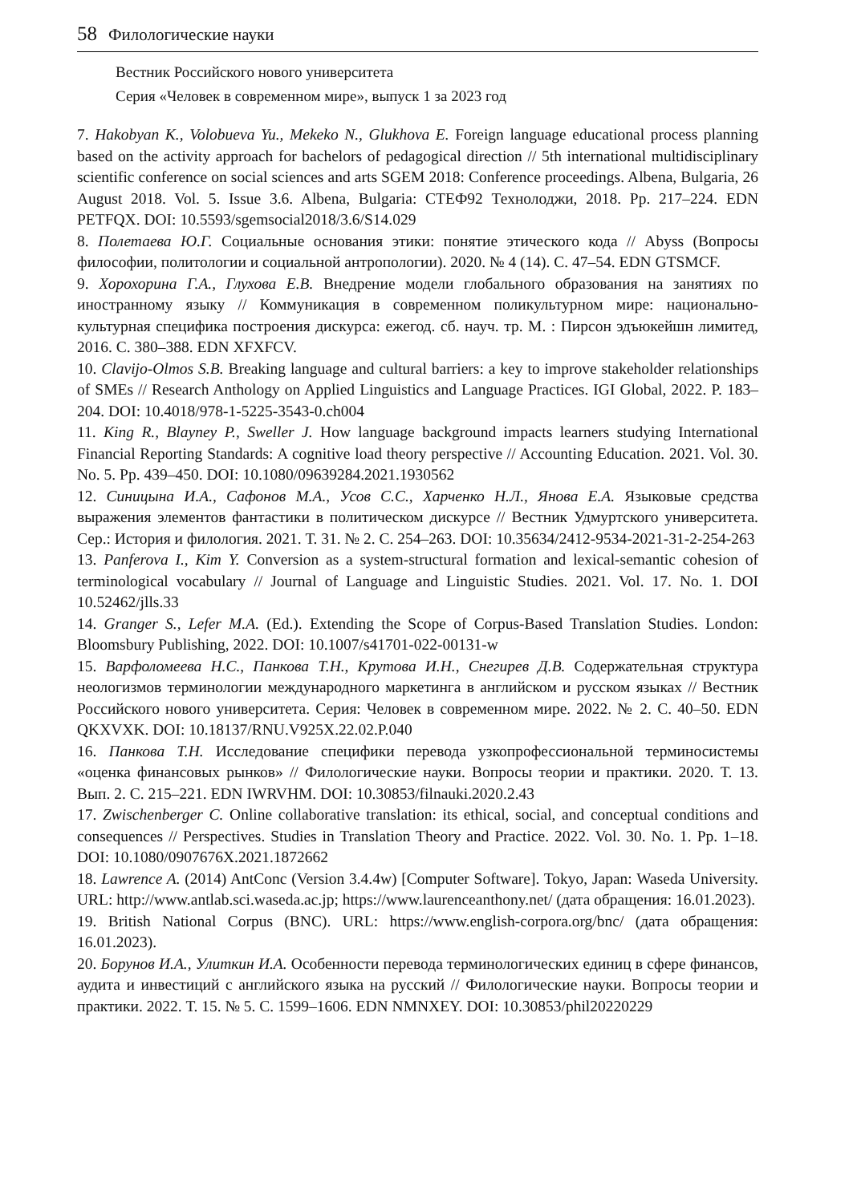58 Филологические науки
Вестник Российского нового университета
Серия «Человек в современном мире», выпуск 1 за 2023 год
7. Hakobyan K., Volobueva Yu., Mekeko N., Glukhova E. Foreign language educational process planning based on the activity approach for bachelors of pedagogical direction // 5th international multidisciplinary scientific conference on social sciences and arts SGEM 2018: Conference proceedings. Albena, Bulgaria, 26 August 2018. Vol. 5. Issue 3.6. Albena, Bulgaria: СТЕФ92 Технолоджи, 2018. Pp. 217–224. EDN PETFQX. DOI: 10.5593/sgemsocial2018/3.6/S14.029
8. Полетаева Ю.Г. Социальные основания этики: понятие этического кода // Abyss (Вопросы философии, политологии и социальной антропологии). 2020. № 4 (14). С. 47–54. EDN GTSMCF.
9. Хорохорина Г.А., Глухова Е.В. Внедрение модели глобального образования на занятиях по иностранному языку // Коммуникация в современном поликультурном мире: национально-культурная специфика построения дискурса: ежегод. сб. науч. тр. М. : Пирсон эдъюкейшн лимитед, 2016. С. 380–388. EDN XFXFCV.
10. Clavijo-Olmos S.B. Breaking language and cultural barriers: a key to improve stakeholder relationships of SMEs // Research Anthology on Applied Linguistics and Language Practices. IGI Global, 2022. P. 183–204. DOI: 10.4018/978-1-5225-3543-0.ch004
11. King R., Blayney P., Sweller J. How language background impacts learners studying International Financial Reporting Standards: A cognitive load theory perspective // Accounting Education. 2021. Vol. 30. No. 5. Pp. 439–450. DOI: 10.1080/09639284.2021.1930562
12. Синицына И.А., Сафонов М.А., Усов С.С., Харченко Н.Л., Янова Е.А. Языковые средства выражения элементов фантастики в политическом дискурсе // Вестник Удмуртского университета. Сер.: История и филология. 2021. Т. 31. № 2. С. 254–263. DOI: 10.35634/2412-9534-2021-31-2-254-263
13. Panferova I., Kim Y. Conversion as a system-structural formation and lexical-semantic cohesion of terminological vocabulary // Journal of Language and Linguistic Studies. 2021. Vol. 17. No. 1. DOI 10.52462/jlls.33
14. Granger S., Lefer M.A. (Ed.). Extending the Scope of Corpus-Based Translation Studies. London: Bloomsbury Publishing, 2022. DOI: 10.1007/s41701-022-00131-w
15. Варфоломеева Н.С., Панкова Т.Н., Крутова И.Н., Снегирев Д.В. Содержательная структура неологизмов терминологии международного маркетинга в английском и русском языках // Вестник Российского нового университета. Серия: Человек в современном мире. 2022. № 2. С. 40–50. EDN QKXVXK. DOI: 10.18137/RNU.V925X.22.02.P.040
16. Панкова Т.Н. Исследование специфики перевода узкопрофессиональной терминосистемы «оценка финансовых рынков» // Филологические науки. Вопросы теории и практики. 2020. Т. 13. Вып. 2. С. 215–221. EDN IWRVHM. DOI: 10.30853/filnauki.2020.2.43
17. Zwischenberger C. Online collaborative translation: its ethical, social, and conceptual conditions and consequences // Perspectives. Studies in Translation Theory and Practice. 2022. Vol. 30. No. 1. Pp. 1–18. DOI: 10.1080/0907676X.2021.1872662
18. Lawrence A. (2014) AntConc (Version 3.4.4w) [Computer Software]. Tokyo, Japan: Waseda University. URL: http://www.antlab.sci.waseda.ac.jp; https://www.laurenceanthony.net/ (дата обращения: 16.01.2023).
19. British National Corpus (BNC). URL: https://www.english-corpora.org/bnc/ (дата обращения: 16.01.2023).
20. Борунов И.А., Улиткин И.А. Особенности перевода терминологических единиц в сфере финансов, аудита и инвестиций с английского языка на русский // Филологические науки. Вопросы теории и практики. 2022. Т. 15. № 5. С. 1599–1606. EDN NMNXEY. DOI: 10.30853/phil20220229